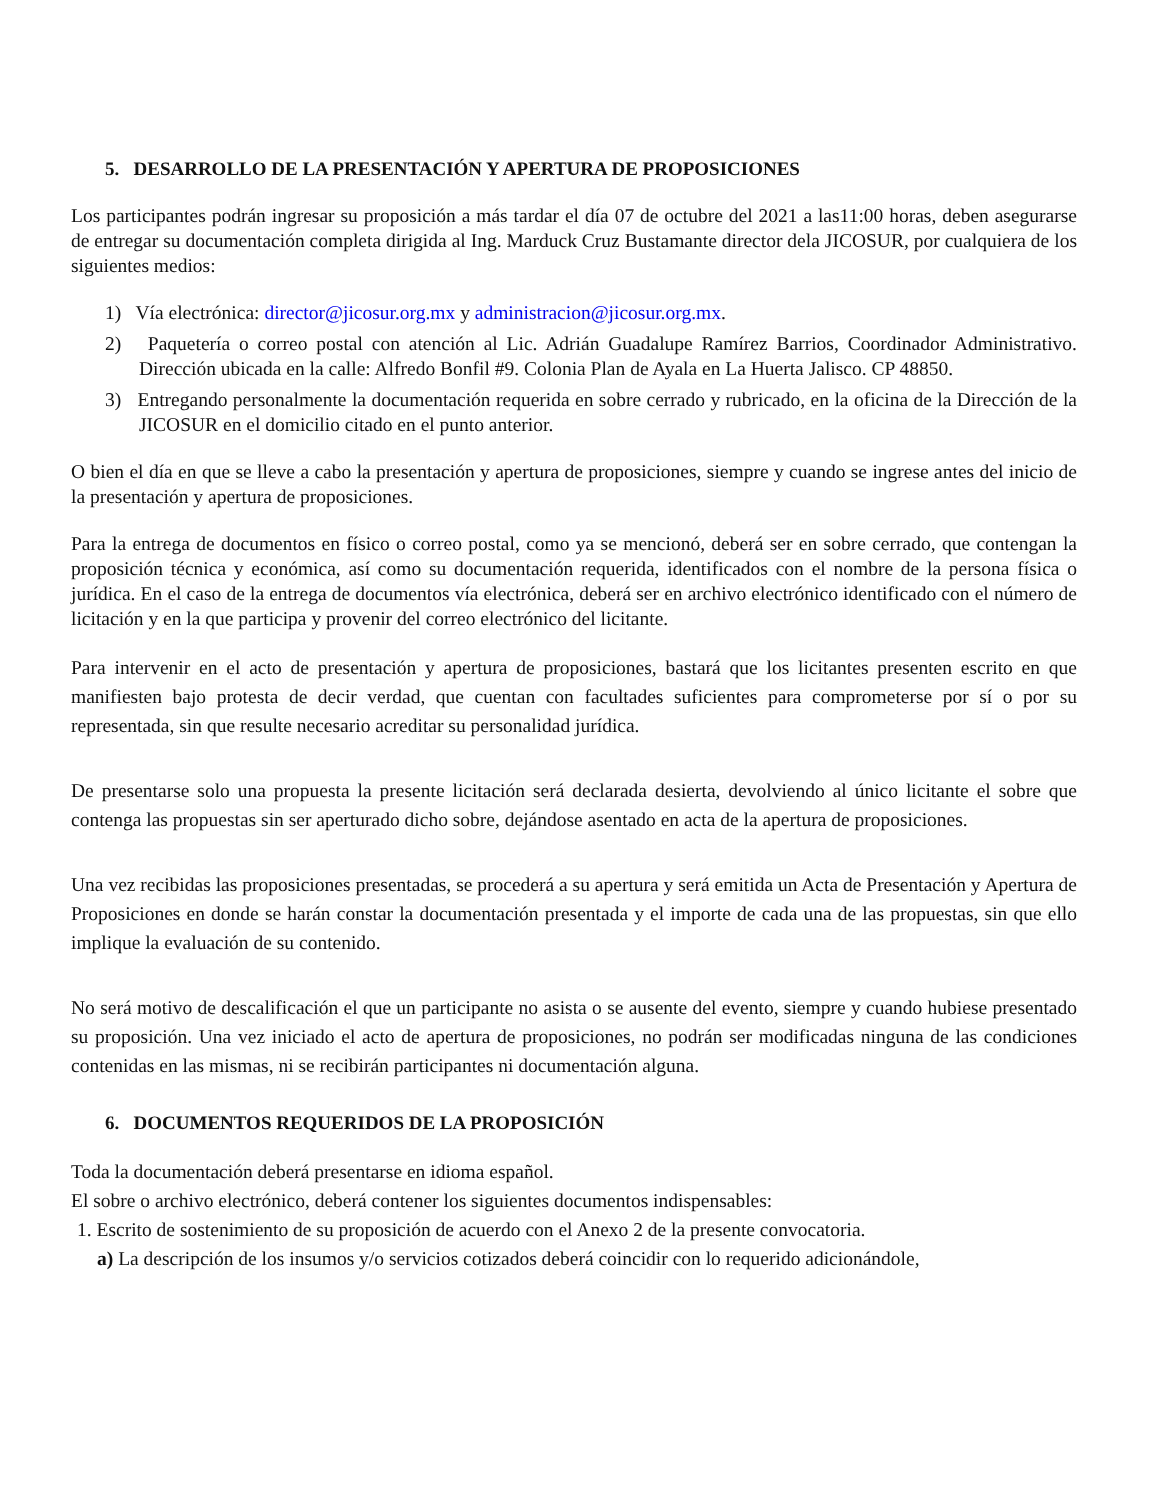5. DESARROLLO DE LA PRESENTACIÓN Y APERTURA DE PROPOSICIONES
Los participantes podrán ingresar su proposición a más tardar el día 07 de octubre del 2021 a las11:00 horas, deben asegurarse de entregar su documentación completa dirigida al Ing. Marduck Cruz Bustamante director dela JICOSUR, por cualquiera de los siguientes medios:
1) Vía electrónica: director@jicosur.org.mx y administracion@jicosur.org.mx.
2) Paquetería o correo postal con atención al Lic. Adrián Guadalupe Ramírez Barrios, Coordinador Administrativo. Dirección ubicada en la calle: Alfredo Bonfil #9. Colonia Plan de Ayala en La Huerta Jalisco. CP 48850.
3) Entregando personalmente la documentación requerida en sobre cerrado y rubricado, en la oficina de la Dirección de la JICOSUR en el domicilio citado en el punto anterior.
O bien el día en que se lleve a cabo la presentación y apertura de proposiciones, siempre y cuando se ingrese antes del inicio de la presentación y apertura de proposiciones.
Para la entrega de documentos en físico o correo postal, como ya se mencionó, deberá ser en sobre cerrado, que contengan la proposición técnica y económica, así como su documentación requerida, identificados con el nombre de la persona física o jurídica. En el caso de la entrega de documentos vía electrónica, deberá ser en archivo electrónico identificado con el número de licitación y en la que participa y provenir del correo electrónico del licitante.
Para intervenir en el acto de presentación y apertura de proposiciones, bastará que los licitantes presenten escrito en que manifiesten bajo protesta de decir verdad, que cuentan con facultades suficientes para comprometerse por sí o por su representada, sin que resulte necesario acreditar su personalidad jurídica.
De presentarse solo una propuesta la presente licitación será declarada desierta, devolviendo al único licitante el sobre que contenga las propuestas sin ser aperturado dicho sobre, dejándose asentado en acta de la apertura de proposiciones.
Una vez recibidas las proposiciones presentadas, se procederá a su apertura y será emitida un Acta de Presentación y Apertura de Proposiciones en donde se harán constar la documentación presentada y el importe de cada una de las propuestas, sin que ello implique la evaluación de su contenido.
No será motivo de descalificación el que un participante no asista o se ausente del evento, siempre y cuando hubiese presentado su proposición. Una vez iniciado el acto de apertura de proposiciones, no podrán ser modificadas ninguna de las condiciones contenidas en las mismas, ni se recibirán participantes ni documentación alguna.
6. DOCUMENTOS REQUERIDOS DE LA PROPOSICIÓN
Toda la documentación deberá presentarse en idioma español.
El sobre o archivo electrónico, deberá contener los siguientes documentos indispensables:
1. Escrito de sostenimiento de su proposición de acuerdo con el Anexo 2 de la presente convocatoria.
a) La descripción de los insumos y/o servicios cotizados deberá coincidir con lo requerido adicionándole,